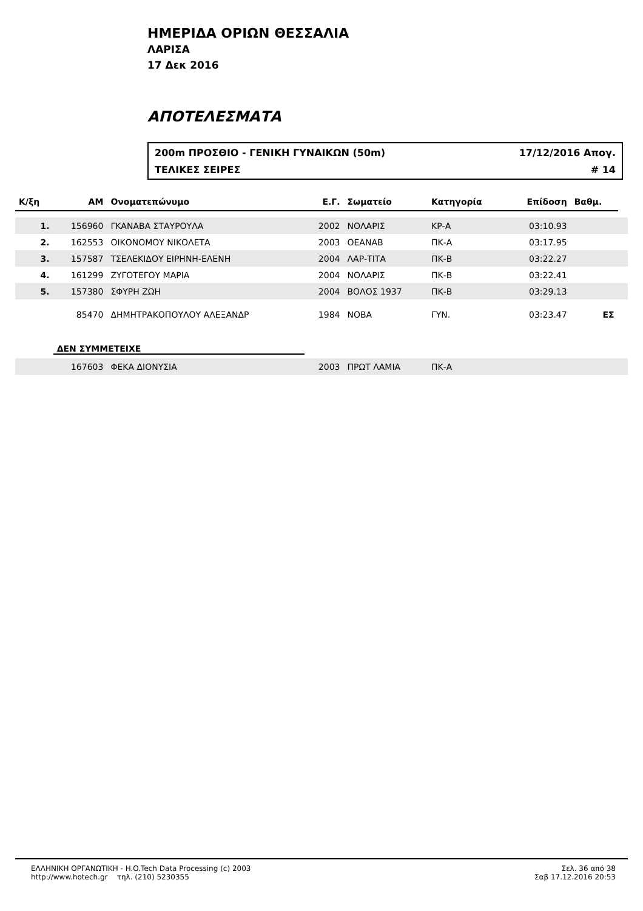ΗΜΕΡΙΔΑ ΟΡΙΩΝ ΘΕΣΣΑΛΙΑ
ΛΑΡΙΣΑ
17 Δεκ 2016
ΑΠΟΤΕΛΕΣΜΑΤΑ
200m ΠΡΟΣΘΙΟ - ΓΕΝΙΚΗ ΓΥΝΑΙΚΩΝ (50m) 17/12/2016 Απογ.
ΤΕΛΙΚΕΣ ΣΕΙΡΕΣ # 14
| Κ/ξη | ΑΜ | Ονοματεπώνυμο | Ε.Γ. | Σωματείο | Κατηγορία | Επίδοση | Βαθμ. | |
| --- | --- | --- | --- | --- | --- | --- | --- | --- |
| 1. | 156960 | ΓΚΑΝΑΒΑ ΣΤΑΥΡΟΥΛΑ | 2002 | ΝΟΛΑΡΙΣ | ΚΡ-Α | 03:10.93 | | |
| 2. | 162553 | ΟΙΚΟΝΟΜΟΥ ΝΙΚΟΛΕΤΑ | 2003 | ΟΕΑΝΑΒ | ΠΚ-Α | 03:17.95 | | |
| 3. | 157587 | ΤΣΕΛΕΚΙΔΟΥ ΕΙΡΗΝΗ-ΕΛΕΝΗ | 2004 | ΛΑΡ-ΤΙΤΑ | ΠΚ-Β | 03:22.27 | | |
| 4. | 161299 | ΖΥΓΟΤΕΓΟΥ ΜΑΡΙΑ | 2004 | ΝΟΛΑΡΙΣ | ΠΚ-Β | 03:22.41 | | |
| 5. | 157380 | ΣΦΥΡΗ ΖΩΗ | 2004 | ΒΟΛΟΣ 1937 | ΠΚ-Β | 03:29.13 | | |
| | 85470 | ΔΗΜΗΤΡΑΚΟΠΟΥΛΟΥ ΑΛΕΞΑΝΔΡ | 1984 | ΝΟΒΑ | ΓΥΝ. | 03:23.47 | ΕΣ | |
| | ΔΕΝ ΣΥΜΜΕΤΕΙΧΕ | | | | | | | |
| | 167603 | ΦΕΚΑ ΔΙΟΝΥΣΙΑ | 2003 | ΠΡΩΤ ΛΑΜΙΑ | ΠΚ-Α | | | |
ΕΛΛΗΝΙΚΗ ΟΡΓΑΝΩΤΙΚΗ - H.O.Tech Data Processing (c) 2003
http://www.hotech.gr τηλ. (210) 5230355
Σελ. 36 από 38
Σαβ 17.12.2016 20:53